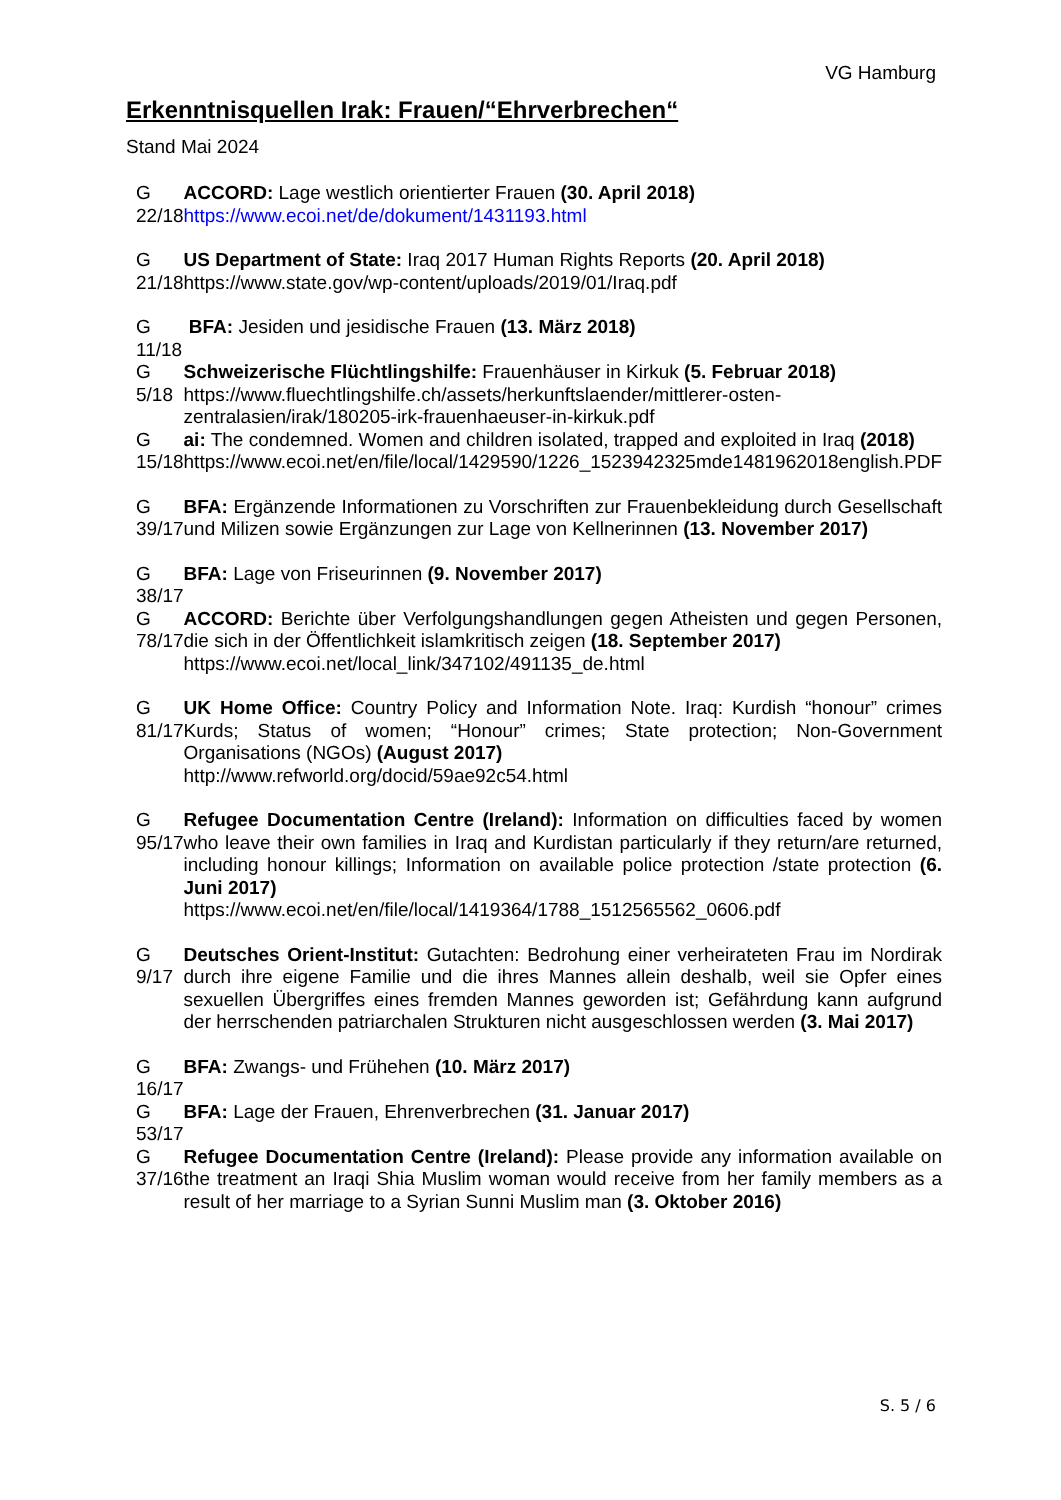VG Hamburg
Erkenntnisquellen Irak: Frauen/“Ehrverbrechen“
Stand Mai 2024
| G 22/18 | ACCORD: Lage westlich orientierter Frauen (30. April 2018) https://www.ecoi.net/de/dokument/1431193.html |
| G 21/18 | US Department of State: Iraq 2017 Human Rights Reports (20. April 2018) https://www.state.gov/wp-content/uploads/2019/01/Iraq.pdf |
| G 11/18 | BFA: Jesiden und jesidische Frauen (13. März 2018) |
| G 5/18 | Schweizerische Flüchtlingshilfe: Frauenhäuser in Kirkuk (5. Februar 2018) https://www.fluechtlingshilfe.ch/assets/herkunftslaender/mittlerer-osten-zentralasien/irak/180205-irk-frauenhaeuser-in-kirkuk.pdf |
| G 15/18 | ai: The condemned. Women and children isolated, trapped and exploited in Iraq (2018) https://www.ecoi.net/en/file/local/1429590/1226_1523942325mde1481962018english.PDF |
| G 39/17 | BFA: Ergänzende Informationen zu Vorschriften zur Frauenbekleidung durch Gesellschaft und Milizen sowie Ergänzungen zur Lage von Kellnerinnen (13. November 2017) |
| G 38/17 | BFA: Lage von Friseurinnen (9. November 2017) |
| G 78/17 | ACCORD: Berichte über Verfolgungshandlungen gegen Atheisten und gegen Personen, die sich in der Öffentlichkeit islamkritisch zeigen (18. September 2017) https://www.ecoi.net/local_link/347102/491135_de.html |
| G 81/17 | UK Home Office: Country Policy and Information Note. Iraq: Kurdish “honour” crimes Kurds; Status of women; “Honour” crimes; State protection; Non-Government Organisations (NGOs) (August 2017) http://www.refworld.org/docid/59ae92c54.html |
| G 95/17 | Refugee Documentation Centre (Ireland): Information on difficulties faced by women who leave their own families in Iraq and Kurdistan particularly if they return/are returned, including honour killings; Information on available police protection /state protection (6. Juni 2017) https://www.ecoi.net/en/file/local/1419364/1788_1512565562_0606.pdf |
| G 9/17 | Deutsches Orient-Institut: Gutachten: Bedrohung einer verheirateten Frau im Nordirak durch ihre eigene Familie und die ihres Mannes allein deshalb, weil sie Opfer eines sexuellen Übergriffes eines fremden Mannes geworden ist; Gefährdung kann aufgrund der herrschenden patriarchalen Strukturen nicht ausgeschlossen werden (3. Mai 2017) |
| G 16/17 | BFA: Zwangs- und Frühehen (10. März 2017) |
| G 53/17 | BFA: Lage der Frauen, Ehrenverbrechen (31. Januar 2017) |
| G 37/16 | Refugee Documentation Centre (Ireland): Please provide any information available on the treatment an Iraqi Shia Muslim woman would receive from her family members as a result of her marriage to a Syrian Sunni Muslim man (3. Oktober 2016) |
S. 5 / 6